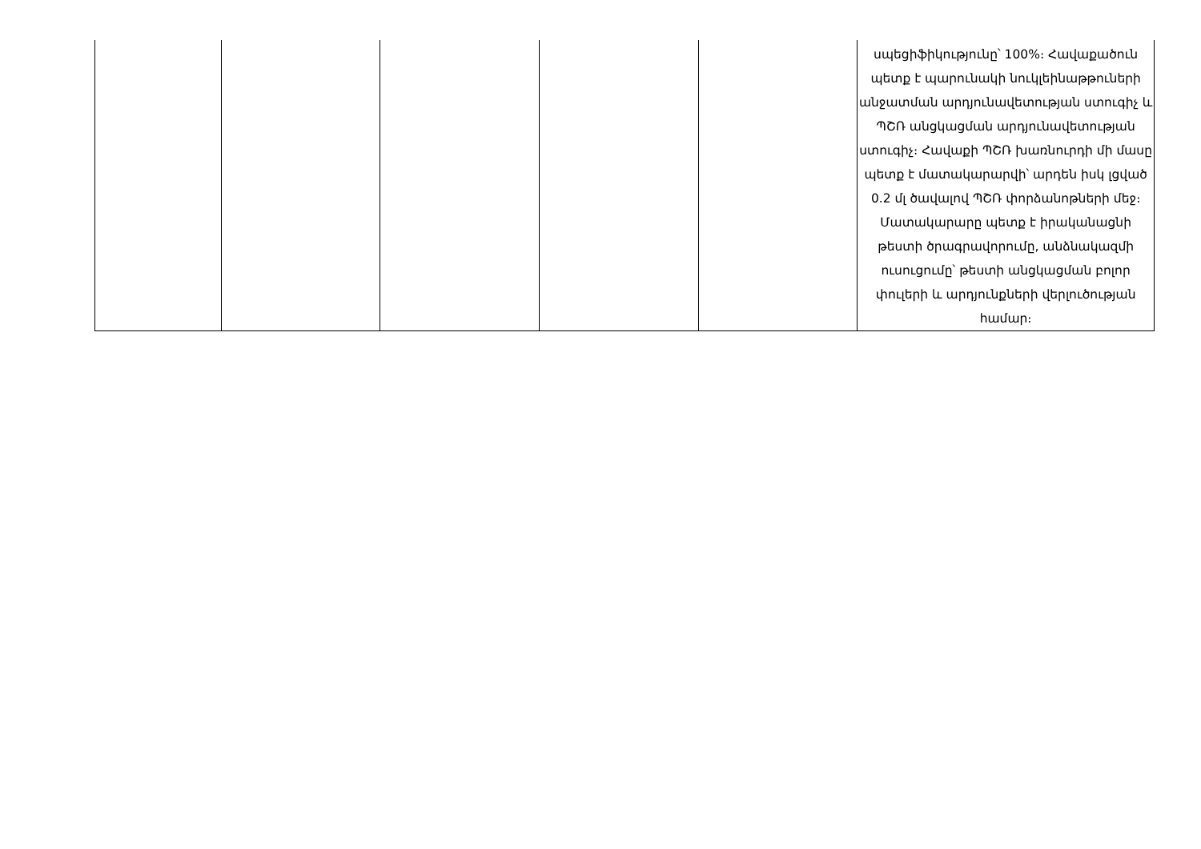| | | | | | սպեցիֆիկությունը՝ 100%։ Հավաքածուն պետք է պարունակի նուկլեինաթթուների անջատման արդյունավետության ստուգիչ և ՊՇՌ անցկացման արդյունավետության ստուգիչ։ Հավաքի ՊՇՌ խառնուրդի մի մասը պետք է մատակարարվի՝ արդեն իսկ լցված 0.2 մլ ծավալով ՊՇՌ փորձանոթների մեջ։ Մատակարարը պետք է իրականացնի թեստի ծրագրավորումը, անձնակազմի ուսուցումը՝ թեստի անցկացման բոլոր փուլերի և արդյունքների վերլուծության համար։ |